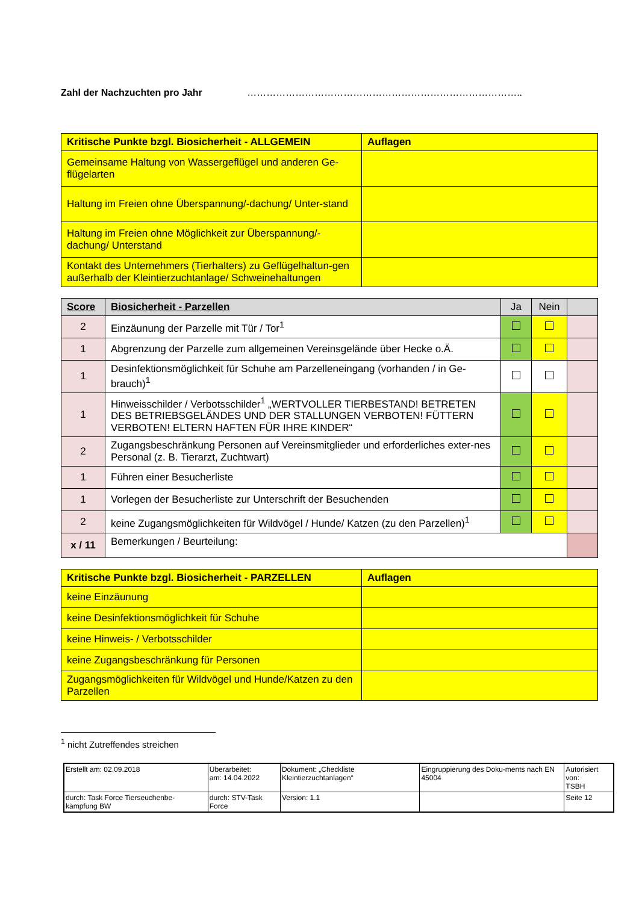Zahl der Nachzuchten pro Jahr …………………………………………………………………………..
| Kritische Punkte bzgl. Biosicherheit - ALLGEMEIN | Auflagen |
| --- | --- |
| Gemeinsame Haltung von Wassergeflügel und anderen Ge-flügelarten | |
| Haltung im Freien ohne Überspannung/-dachung/ Unter-stand | |
| Haltung im Freien ohne Möglichkeit zur Überspannung/-dachung/ Unterstand | |
| Kontakt des Unternehmers (Tierhalters) zu Geflügelhaltun-gen außerhalb der Kleintierzuchtanlage/ Schweinehaltungen | |
| Score | Biosicherheit - Parzellen | Ja | Nein | |
| --- | --- | --- | --- | --- |
| 2 | Einzäunung der Parzelle mit Tür / Tor<sup>1</sup> | | | |
| 1 | Abgrenzung der Parzelle zum allgemeinen Vereinsgelände über Hecke o.Ä. | | | |
| 1 | Desinfektionsmöglichkeit für Schuhe am Parzelleneingang (vorhanden / in Ge-brauch)<sup>1</sup> | | | |
| 1 | Hinweisschilder / Verbotsschilder<sup>1</sup> „WERTVOLLER TIERBESTAND! BETRETEN DES BETRIEBSGELÄNDES UND DER STALLUNGEN VERBOTEN! FÜTTERN VERBOTEN! ELTERN HAFTEN FÜR IHRE KINDER“ | | | |
| 2 | Zugangsbeschränkung Personen auf Vereinsmitglieder und erforderliches exter-nes Personal (z. B. Tierarzt, Zuchtwart) | | | |
| 1 | Führen einer Besucherliste | | | |
| 1 | Vorlegen der Besucherliste zur Unterschrift der Besuchenden | | | |
| 2 | keine Zugangsmöglichkeiten für Wildvögel / Hunde/ Katzen (zu den Parzellen)<sup>1</sup> | | | |
| x / 11 | Bemerkungen / Beurteilung: | | | |
| Kritische Punkte bzgl. Biosicherheit - PARZELLEN | Auflagen |
| --- | --- |
| keine Einzäunung | |
| keine Desinfektionsmöglichkeit für Schuhe | |
| keine Hinweis- / Verbotsschilder | |
| keine Zugangsbeschränkung für Personen | |
| Zugangsmöglichkeiten für Wildvögel und Hunde/Katzen zu den Parzellen | |
<sup>1</sup> nicht Zutreffendes streichen
| Erstellt am: 02.09.2018 | Überarbeitet: am: 14.04.2022 | Dokument: „Checkliste Kleintierzuchtanlagen“ | Eingruppierung des Doku-ments nach EN 45004 | Autorisiert von: TSBH |
| durch: Task Force Tierseuchenbe-kämpfung BW | durch: STV-Task Force | Version: 1.1 | | Seite 12 |